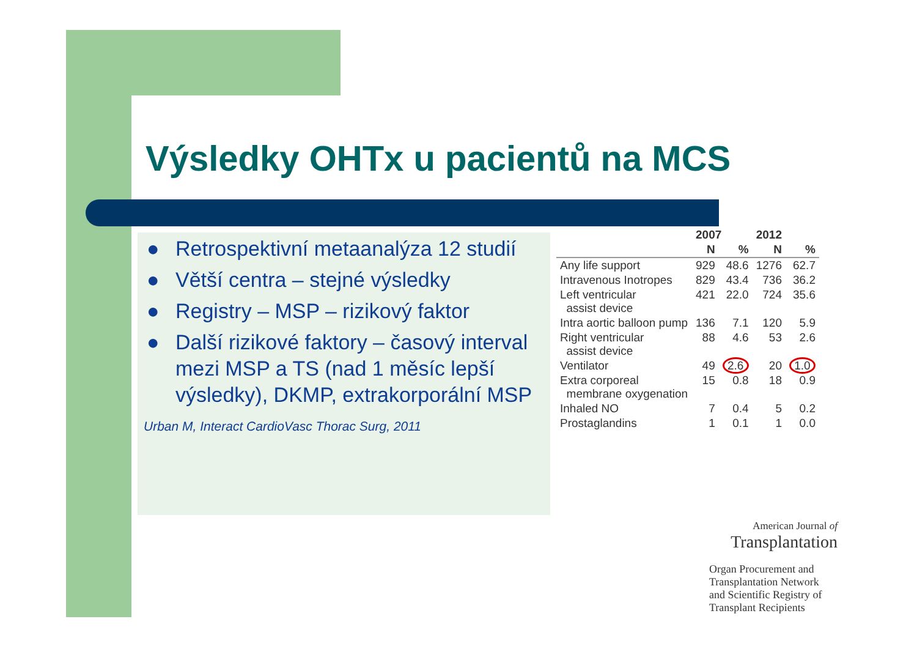Výsledky OHTx u pacientů na MCS
● Retrospektivní metaanalýza 12 studií
● Větší centra – stejné výsledky
● Registry – MSP – rizikový faktor
● Další rizikové faktory – časový interval mezi MSP a TS (nad 1 měsíc lepší výsledky), DKMP, extrakorporální MSP
Urban M, Interact CardioVasc Thorac Surg, 2011
| | 2007 | | 2012 | |
| --- | --- | --- | --- | --- |
| | N | % | N | % |
| Any life support | 929 | 48.6 | 1276 | 62.7 |
| Intravenous Inotropes | 829 | 43.4 | 736 | 36.2 |
| Left ventricular assist device | 421 | 22.0 | 724 | 35.6 |
| Intra aortic balloon pump | 136 | 7.1 | 120 | 5.9 |
| Right ventricular assist device | 88 | 4.6 | 53 | 2.6 |
| Ventilator | 49 | 2.6 | 20 | 1.0 |
| Extra corporeal membrane oxygenation | 15 | 0.8 | 18 | 0.9 |
| Inhaled NO | 7 | 0.4 | 5 | 0.2 |
| Prostaglandins | 1 | 0.1 | 1 | 0.0 |
American Journal of
Transplantation
Organ Procurement and Transplantation Network and Scientific Registry of Transplant Recipients